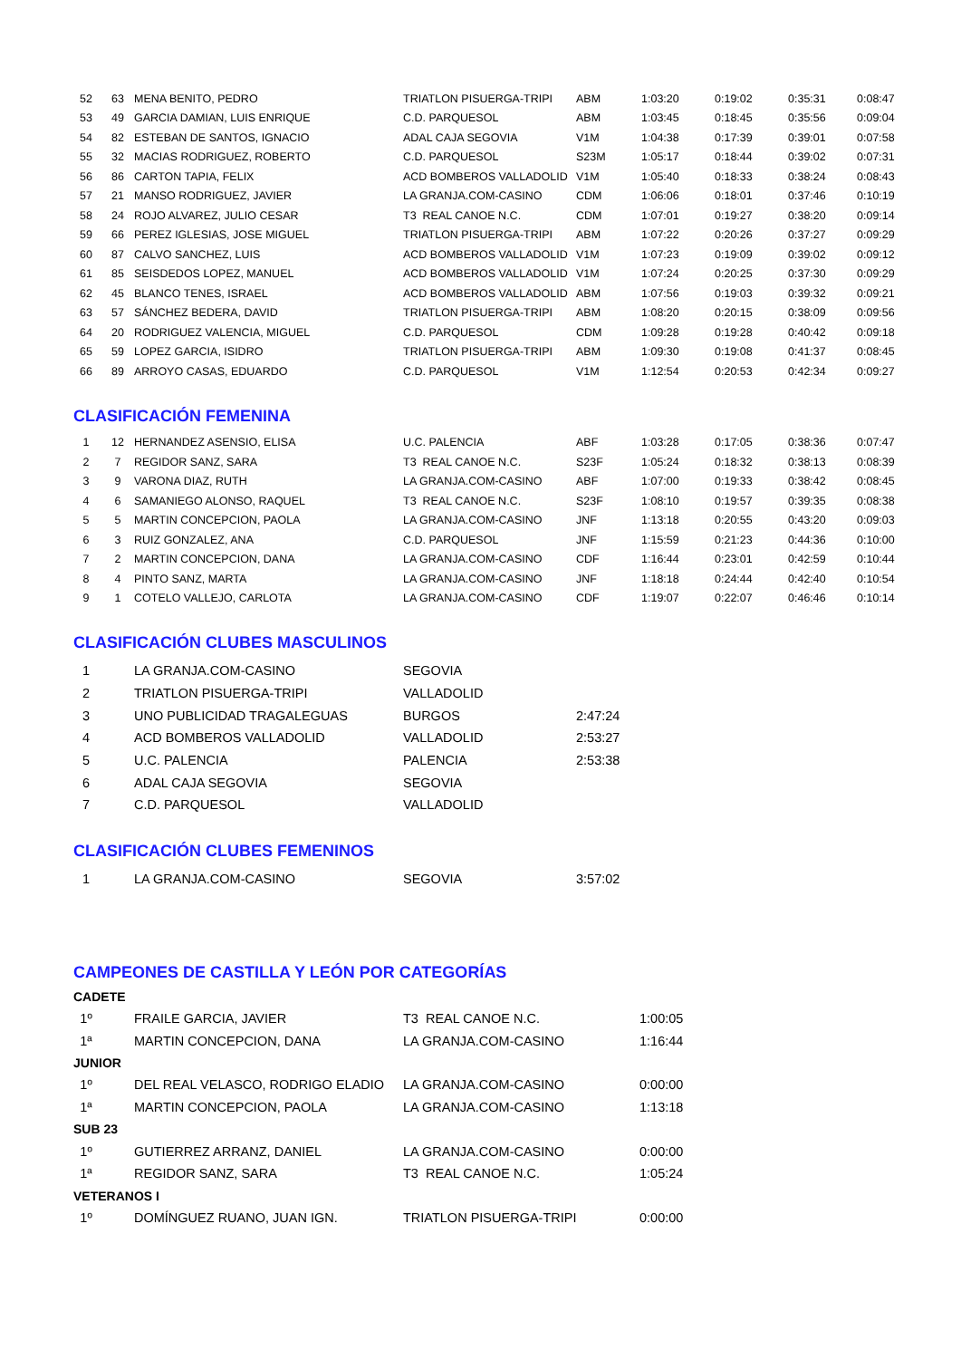| 52 | 63 | MENA BENITO, PEDRO | TRIATLON PISUERGA-TRIPI | ABM | 1:03:20 | 0:19:02 | 0:35:31 | 0:08:47 |
| 53 | 49 | GARCIA DAMIAN, LUIS ENRIQUE | C.D. PARQUESOL | ABM | 1:03:45 | 0:18:45 | 0:35:56 | 0:09:04 |
| 54 | 82 | ESTEBAN DE SANTOS, IGNACIO | ADAL CAJA SEGOVIA | V1M | 1:04:38 | 0:17:39 | 0:39:01 | 0:07:58 |
| 55 | 32 | MACIAS RODRIGUEZ, ROBERTO | C.D. PARQUESOL | S23M | 1:05:17 | 0:18:44 | 0:39:02 | 0:07:31 |
| 56 | 86 | CARTON TAPIA, FELIX | ACD BOMBEROS VALLADOLID | V1M | 1:05:40 | 0:18:33 | 0:38:24 | 0:08:43 |
| 57 | 21 | MANSO RODRIGUEZ, JAVIER | LA GRANJA.COM-CASINO | CDM | 1:06:06 | 0:18:01 | 0:37:46 | 0:10:19 |
| 58 | 24 | ROJO ALVAREZ, JULIO CESAR | T3 REAL CANOE N.C. | CDM | 1:07:01 | 0:19:27 | 0:38:20 | 0:09:14 |
| 59 | 66 | PEREZ IGLESIAS, JOSE MIGUEL | TRIATLON PISUERGA-TRIPI | ABM | 1:07:22 | 0:20:26 | 0:37:27 | 0:09:29 |
| 60 | 87 | CALVO SANCHEZ, LUIS | ACD BOMBEROS VALLADOLID | V1M | 1:07:23 | 0:19:09 | 0:39:02 | 0:09:12 |
| 61 | 85 | SEISDEDOS LOPEZ, MANUEL | ACD BOMBEROS VALLADOLID | V1M | 1:07:24 | 0:20:25 | 0:37:30 | 0:09:29 |
| 62 | 45 | BLANCO TENES, ISRAEL | ACD BOMBEROS VALLADOLID | ABM | 1:07:56 | 0:19:03 | 0:39:32 | 0:09:21 |
| 63 | 57 | SÁNCHEZ BEDERA, DAVID | TRIATLON PISUERGA-TRIPI | ABM | 1:08:20 | 0:20:15 | 0:38:09 | 0:09:56 |
| 64 | 20 | RODRIGUEZ VALENCIA, MIGUEL | C.D. PARQUESOL | CDM | 1:09:28 | 0:19:28 | 0:40:42 | 0:09:18 |
| 65 | 59 | LOPEZ GARCIA, ISIDRO | TRIATLON PISUERGA-TRIPI | ABM | 1:09:30 | 0:19:08 | 0:41:37 | 0:08:45 |
| 66 | 89 | ARROYO CASAS, EDUARDO | C.D. PARQUESOL | V1M | 1:12:54 | 0:20:53 | 0:42:34 | 0:09:27 |
CLASIFICACIÓN FEMENINA
| 1 | 12 | HERNANDEZ ASENSIO, ELISA | U.C. PALENCIA | ABF | 1:03:28 | 0:17:05 | 0:38:36 | 0:07:47 |
| 2 | 7 | REGIDOR SANZ, SARA | T3 REAL CANOE N.C. | S23F | 1:05:24 | 0:18:32 | 0:38:13 | 0:08:39 |
| 3 | 9 | VARONA DIAZ, RUTH | LA GRANJA.COM-CASINO | ABF | 1:07:00 | 0:19:33 | 0:38:42 | 0:08:45 |
| 4 | 6 | SAMANIEGO ALONSO, RAQUEL | T3 REAL CANOE N.C. | S23F | 1:08:10 | 0:19:57 | 0:39:35 | 0:08:38 |
| 5 | 5 | MARTIN CONCEPCION, PAOLA | LA GRANJA.COM-CASINO | JNF | 1:13:18 | 0:20:55 | 0:43:20 | 0:09:03 |
| 6 | 3 | RUIZ GONZALEZ, ANA | C.D. PARQUESOL | JNF | 1:15:59 | 0:21:23 | 0:44:36 | 0:10:00 |
| 7 | 2 | MARTIN CONCEPCION, DANA | LA GRANJA.COM-CASINO | CDF | 1:16:44 | 0:23:01 | 0:42:59 | 0:10:44 |
| 8 | 4 | PINTO SANZ, MARTA | LA GRANJA.COM-CASINO | JNF | 1:18:18 | 0:24:44 | 0:42:40 | 0:10:54 |
| 9 | 1 | COTELO VALLEJO, CARLOTA | LA GRANJA.COM-CASINO | CDF | 1:19:07 | 0:22:07 | 0:46:46 | 0:10:14 |
CLASIFICACIÓN CLUBES MASCULINOS
| 1 | | LA GRANJA.COM-CASINO | SEGOVIA | |
| 2 | | TRIATLON PISUERGA-TRIPI | VALLADOLID | |
| 3 | | UNO PUBLICIDAD TRAGALEGUAS | BURGOS | 2:47:24 |
| 4 | | ACD BOMBEROS VALLADOLID | VALLADOLID | 2:53:27 |
| 5 | | U.C. PALENCIA | PALENCIA | 2:53:38 |
| 6 | | ADAL CAJA SEGOVIA | SEGOVIA | |
| 7 | | C.D. PARQUESOL | VALLADOLID | |
CLASIFICACIÓN CLUBES FEMENINOS
| 1 | | LA GRANJA.COM-CASINO | SEGOVIA | 3:57:02 |
CAMPEONES DE CASTILLA Y LEÓN POR CATEGORÍAS
CADETE
| 1º | | FRAILE GARCIA, JAVIER | T3 REAL CANOE N.C. | 1:00:05 |
| 1ª | | MARTIN CONCEPCION, DANA | LA GRANJA.COM-CASINO | 1:16:44 |
JUNIOR
| 1º | | DEL REAL VELASCO, RODRIGO ELADIO | LA GRANJA.COM-CASINO | 0:00:00 |
| 1ª | | MARTIN CONCEPCION, PAOLA | LA GRANJA.COM-CASINO | 1:13:18 |
SUB 23
| 1º | | GUTIERREZ ARRANZ, DANIEL | LA GRANJA.COM-CASINO | 0:00:00 |
| 1ª | | REGIDOR SANZ, SARA | T3 REAL CANOE N.C. | 1:05:24 |
VETERANOS I
| 1º | | DOMÍNGUEZ RUANO, JUAN IGN. | TRIATLON PISUERGA-TRIPI | 0:00:00 |